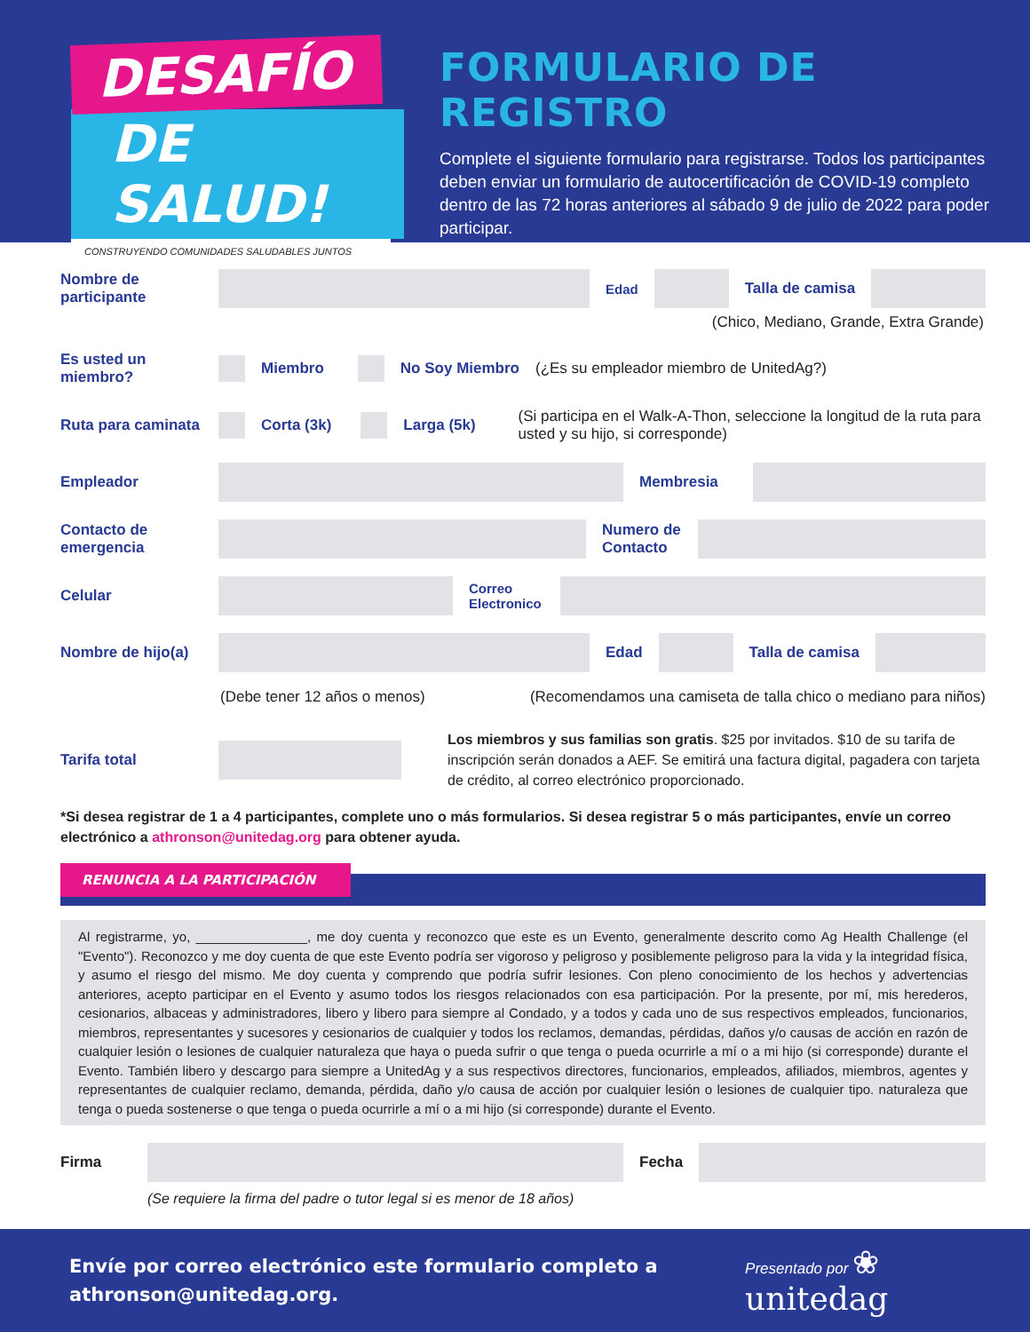DESAFÍO
DE SALUD!
CONSTRUYENDO COMUNIDADES SALUDABLES JUNTOS
FORMULARIO DE REGISTRO
Complete el siguiente formulario para registrarse. Todos los participantes deben enviar un formulario de autocertificación de COVID-19 completo dentro de las 72 horas anteriores al sábado 9 de julio de 2022 para poder participar.
Nombre de participante
Edad Talla de camisa
(Chico, Mediano, Grande, Extra Grande)
Es usted un miembro?
Miembro No Soy Miembro
(¿Es su empleador miembro de UnitedAg?)
Ruta para caminata
Corta (3k) Larga (5k)
(Si participa en el Walk-A-Thon, seleccione la longitud de la ruta para usted y su hijo, si corresponde)
Empleador Membresia
Contacto de emergencia
Numero de Contacto
Celular
Correo Electronico
Nombre de hijo(a)
Edad Talla de camisa
(Debe tener 12 años o menos) (Recomendamos una camiseta de talla chico o mediano para niños)
Tarifa total
Los miembros y sus familias son gratis. $25 por invitados. $10 de su tarifa de inscripción serán donados a AEF. Se emitirá una factura digital, pagadera con tarjeta de crédito, al correo electrónico proporcionado.
*Si desea registrar de 1 a 4 participantes, complete uno o más formularios. Si desea registrar 5 o más participantes, envíe un correo electrónico a athronson@unitedag.org para obtener ayuda.
RENUNCIA A LA PARTICIPACIÓN
Al registrarme, yo, _______________, me doy cuenta y reconozco que este es un Evento, generalmente descrito como Ag Health Challenge (el "Evento"). Reconozco y me doy cuenta de que este Evento podría ser vigoroso y peligroso y posiblemente peligroso para la vida y la integridad física, y asumo el riesgo del mismo. Me doy cuenta y comprendo que podría sufrir lesiones. Con pleno conocimiento de los hechos y advertencias anteriores, acepto participar en el Evento y asumo todos los riesgos relacionados con esa participación. Por la presente, por mí, mis herederos, cesionarios, albaceas y administradores, libero y libero para siempre al Condado, y a todos y cada uno de sus respectivos empleados, funcionarios, miembros, representantes y sucesores y cesionarios de cualquier y todos los reclamos, demandas, pérdidas, daños y/o causas de acción en razón de cualquier lesión o lesiones de cualquier naturaleza que haya o pueda sufrir o que tenga o pueda ocurrirle a mí o a mi hijo (si corresponde) durante el Evento. También libero y descargo para siempre a UnitedAg y a sus respectivos directores, funcionarios, empleados, afiliados, miembros, agentes y representantes de cualquier reclamo, demanda, pérdida, daño y/o causa de acción por cualquier lesión o lesiones de cualquier tipo. naturaleza que tenga o pueda sostenerse o que tenga o pueda ocurrirle a mí o a mi hijo (si corresponde) durante el Evento.
Firma Fecha
(Se requiere la firma del padre o tutor legal si es menor de 18 años)
Envíe por correo electrónico este formulario completo a athronson@unitedag.org.
Presentado por ❀ unitedag